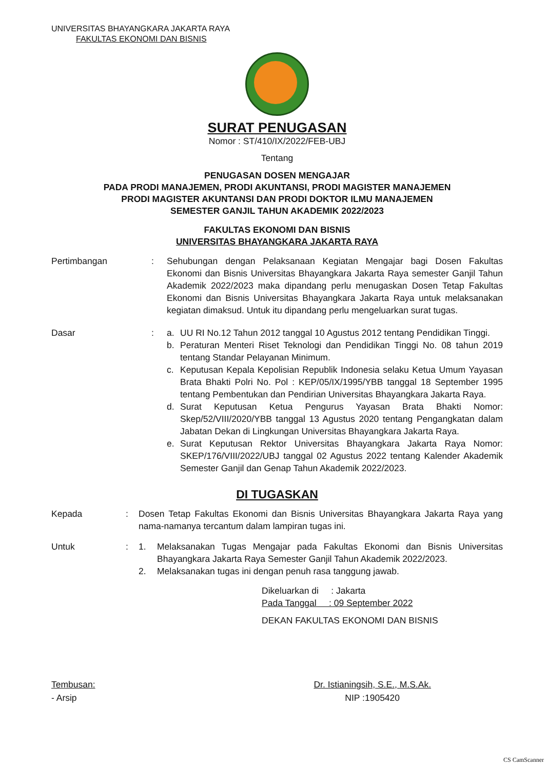UNIVERSITAS BHAYANGKARA JAKARTA RAYA
FAKULTAS EKONOMI DAN BISNIS
SURAT PENUGASAN
Nomor : ST/410/IX/2022/FEB-UBJ
Tentang
PENUGASAN DOSEN MENGAJAR
PADA PRODI MANAJEMEN, PRODI AKUNTANSI, PRODI MAGISTER MANAJEMEN
PRODI MAGISTER AKUNTANSI DAN PRODI DOKTOR ILMU MANAJEMEN
SEMESTER GANJIL TAHUN AKADEMIK 2022/2023
FAKULTAS EKONOMI DAN BISNIS
UNIVERSITAS BHAYANGKARA JAKARTA RAYA
| Pertimbangan | : | Sehubungan dengan Pelaksanaan Kegiatan Mengajar bagi Dosen Fakultas Ekonomi dan Bisnis Universitas Bhayangkara Jakarta Raya semester Ganjil Tahun Akademik 2022/2023 maka dipandang perlu menugaskan Dosen Tetap Fakultas Ekonomi dan Bisnis Universitas Bhayangkara Jakarta Raya untuk melaksanakan kegiatan dimaksud. Untuk itu dipandang perlu mengeluarkan surat tugas. | |
| Dasar | : | a. | UU RI No.12 Tahun 2012 tanggal 10 Agustus 2012 tentang Pendidikan Tinggi. |
| | | b. | Peraturan Menteri Riset Teknologi dan Pendidikan Tinggi No. 08 tahun 2019 tentang Standar Pelayanan Minimum. |
| | | c. | Keputusan Kepala Kepolisian Republik Indonesia selaku Ketua Umum Yayasan Brata Bhakti Polri No. Pol : KEP/05/IX/1995/YBB tanggal 18 September 1995 tentang Pembentukan dan Pendirian Universitas Bhayangkara Jakarta Raya. |
| | | d. | Surat Keputusan Ketua Pengurus Yayasan Brata Bhakti Nomor: Skep/52/VIII/2020/YBB tanggal 13 Agustus 2020 tentang Pengangkatan dalam Jabatan Dekan di Lingkungan Universitas Bhayangkara Jakarta Raya. |
| | | e. | Surat Keputusan Rektor Universitas Bhayangkara Jakarta Raya Nomor: SKEP/176/VIII/2022/UBJ tanggal 02 Agustus 2022 tentang Kalender Akademik Semester Ganjil dan Genap Tahun Akademik 2022/2023. |
DI TUGASKAN
| Kepada | : | Dosen Tetap Fakultas Ekonomi dan Bisnis Universitas Bhayangkara Jakarta Raya yang nama-namanya tercantum dalam lampiran tugas ini. | |
| Untuk | : | 1. | Melaksanakan Tugas Mengajar pada Fakultas Ekonomi dan Bisnis Universitas Bhayangkara Jakarta Raya Semester Ganjil Tahun Akademik 2022/2023. |
| | | 2. | Melaksanakan tugas ini dengan penuh rasa tanggung jawab. |
Dikeluarkan di : Jakarta
Pada Tanggal : 09 September 2022
DEKAN FAKULTAS EKONOMI DAN BISNIS
Tembusan:
- Arsip
Dr. Istianingsih, S.E., M.S.Ak.
NIP :1905420
CS CamScanner